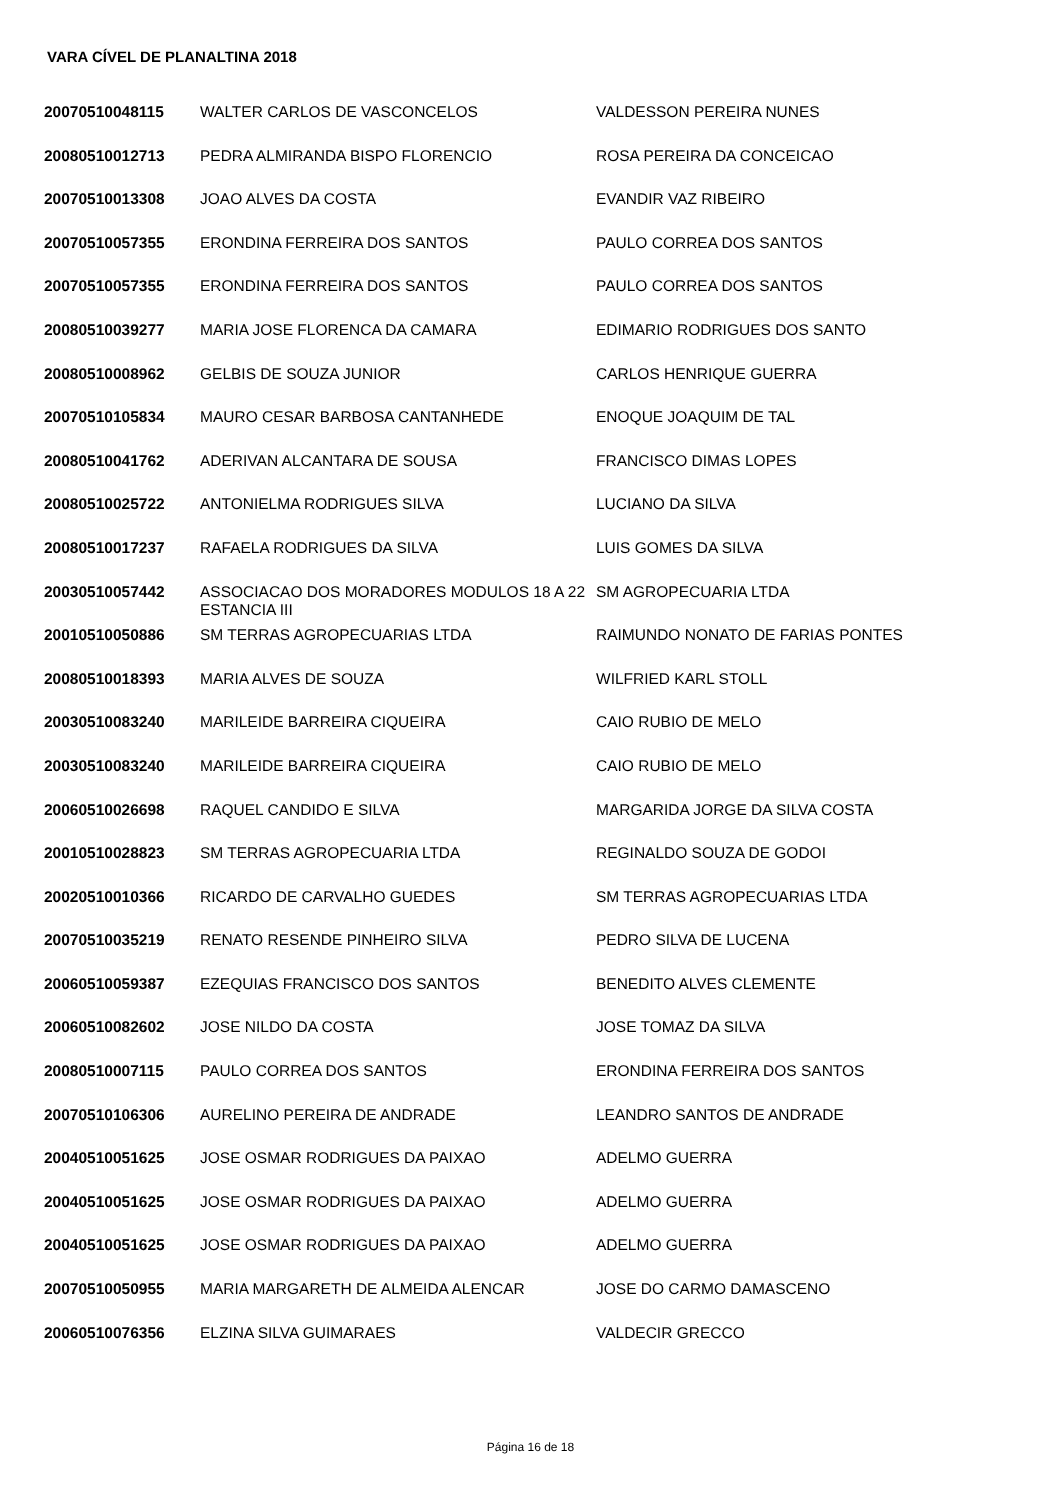VARA CÍVEL DE PLANALTINA 2018
| 20070510048115 | WALTER CARLOS DE VASCONCELOS | VALDESSON PEREIRA NUNES |
| 20080510012713 | PEDRA ALMIRANDA BISPO FLORENCIO | ROSA PEREIRA DA CONCEICAO |
| 20070510013308 | JOAO ALVES DA COSTA | EVANDIR VAZ RIBEIRO |
| 20070510057355 | ERONDINA FERREIRA DOS SANTOS | PAULO CORREA DOS SANTOS |
| 20070510057355 | ERONDINA FERREIRA DOS SANTOS | PAULO CORREA DOS SANTOS |
| 20080510039277 | MARIA JOSE FLORENCA DA CAMARA | EDIMARIO RODRIGUES DOS SANTO |
| 20080510008962 | GELBIS DE SOUZA JUNIOR | CARLOS HENRIQUE GUERRA |
| 20070510105834 | MAURO CESAR BARBOSA CANTANHEDE | ENOQUE JOAQUIM DE TAL |
| 20080510041762 | ADERIVAN ALCANTARA DE SOUSA | FRANCISCO DIMAS LOPES |
| 20080510025722 | ANTONIELMA RODRIGUES SILVA | LUCIANO DA SILVA |
| 20080510017237 | RAFAELA RODRIGUES DA SILVA | LUIS GOMES DA SILVA |
| 20030510057442 | ASSOCIACAO DOS MORADORES MODULOS 18 A 22 ESTANCIA III | SM AGROPECUARIA LTDA |
| 20010510050886 | SM TERRAS AGROPECUARIAS LTDA | RAIMUNDO NONATO DE FARIAS PONTES |
| 20080510018393 | MARIA ALVES DE SOUZA | WILFRIED KARL STOLL |
| 20030510083240 | MARILEIDE BARREIRA CIQUEIRA | CAIO RUBIO DE MELO |
| 20030510083240 | MARILEIDE BARREIRA CIQUEIRA | CAIO RUBIO DE MELO |
| 20060510026698 | RAQUEL CANDIDO E SILVA | MARGARIDA JORGE DA SILVA COSTA |
| 20010510028823 | SM TERRAS AGROPECUARIA LTDA | REGINALDO SOUZA DE GODOI |
| 20020510010366 | RICARDO DE CARVALHO GUEDES | SM TERRAS AGROPECUARIAS LTDA |
| 20070510035219 | RENATO RESENDE PINHEIRO SILVA | PEDRO SILVA DE LUCENA |
| 20060510059387 | EZEQUIAS FRANCISCO DOS SANTOS | BENEDITO ALVES CLEMENTE |
| 20060510082602 | JOSE NILDO DA COSTA | JOSE TOMAZ DA SILVA |
| 20080510007115 | PAULO CORREA DOS SANTOS | ERONDINA FERREIRA DOS SANTOS |
| 20070510106306 | AURELINO PEREIRA DE ANDRADE | LEANDRO SANTOS DE ANDRADE |
| 20040510051625 | JOSE OSMAR RODRIGUES DA PAIXAO | ADELMO GUERRA |
| 20040510051625 | JOSE OSMAR RODRIGUES DA PAIXAO | ADELMO GUERRA |
| 20040510051625 | JOSE OSMAR RODRIGUES DA PAIXAO | ADELMO GUERRA |
| 20070510050955 | MARIA MARGARETH DE ALMEIDA ALENCAR | JOSE DO CARMO DAMASCENO |
| 20060510076356 | ELZINA SILVA GUIMARAES | VALDECIR GRECCO |
Página 16 de 18